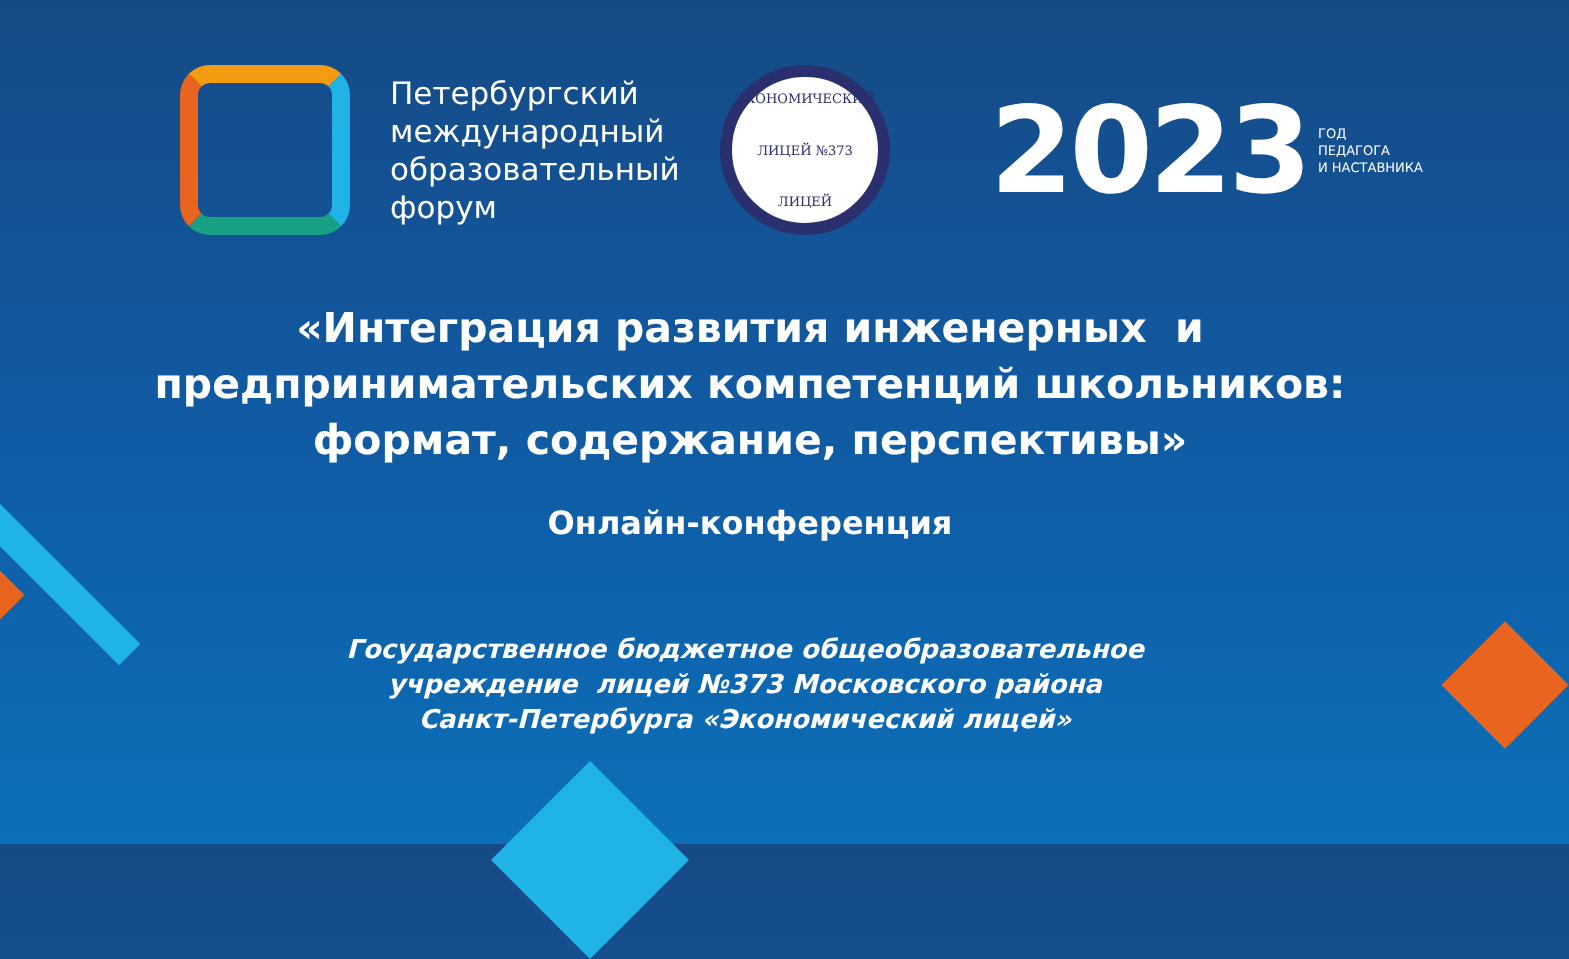Петербургский международный образовательный форум
ЭКОНОМИЧЕСКИЙ
ЛИЦЕЙ №373
ЛИЦЕЙ
2023
ГОД
ПЕДАГОГА
И НАСТАВНИКА
«Интеграция развития инженерных и
предпринимательских компетенций школьников:
формат, содержание, перспективы»
Онлайн-конференция
Государственное бюджетное общеобразовательное
учреждение лицей №373 Московского района
Санкт-Петербурга «Экономический лицей»